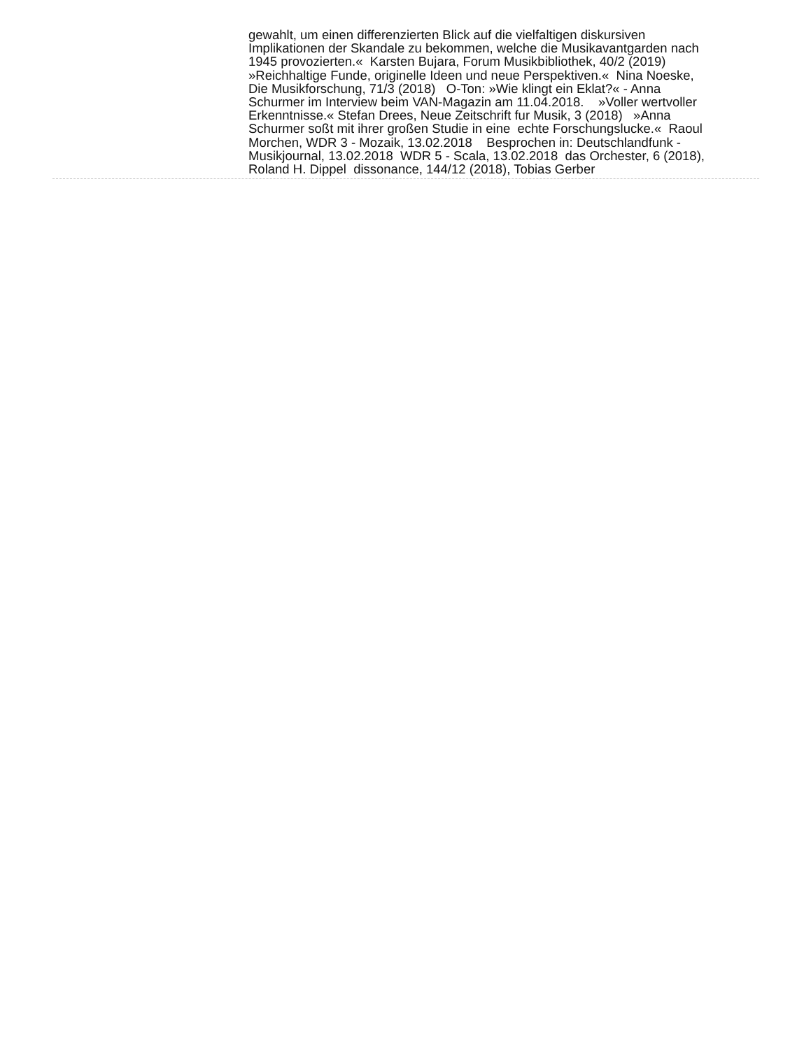gewahlt, um einen differenzierten Blick auf die vielfaltigen diskursiven Implikationen der Skandale zu bekommen, welche die Musikavantgarden nach 1945 provozierten.« Karsten Bujara, Forum Musikbibliothek, 40/2 (2019) »Reichhaltige Funde, originelle Ideen und neue Perspektiven.« Nina Noeske, Die Musikforschung, 71/3 (2018) O-Ton: »Wie klingt ein Eklat?« - Anna Schurmer im Interview beim VAN-Magazin am 11.04.2018. »Voller wertvoller Erkenntnisse.« Stefan Drees, Neue Zeitschrift fur Musik, 3 (2018) »Anna Schurmer soßt mit ihrer großen Studie in eine echte Forschungslucke.« Raoul Morchen, WDR 3 - Mozaik, 13.02.2018 Besprochen in: Deutschlandfunk - Musikjournal, 13.02.2018 WDR 5 - Scala, 13.02.2018 das Orchester, 6 (2018), Roland H. Dippel dissonance, 144/12 (2018), Tobias Gerber